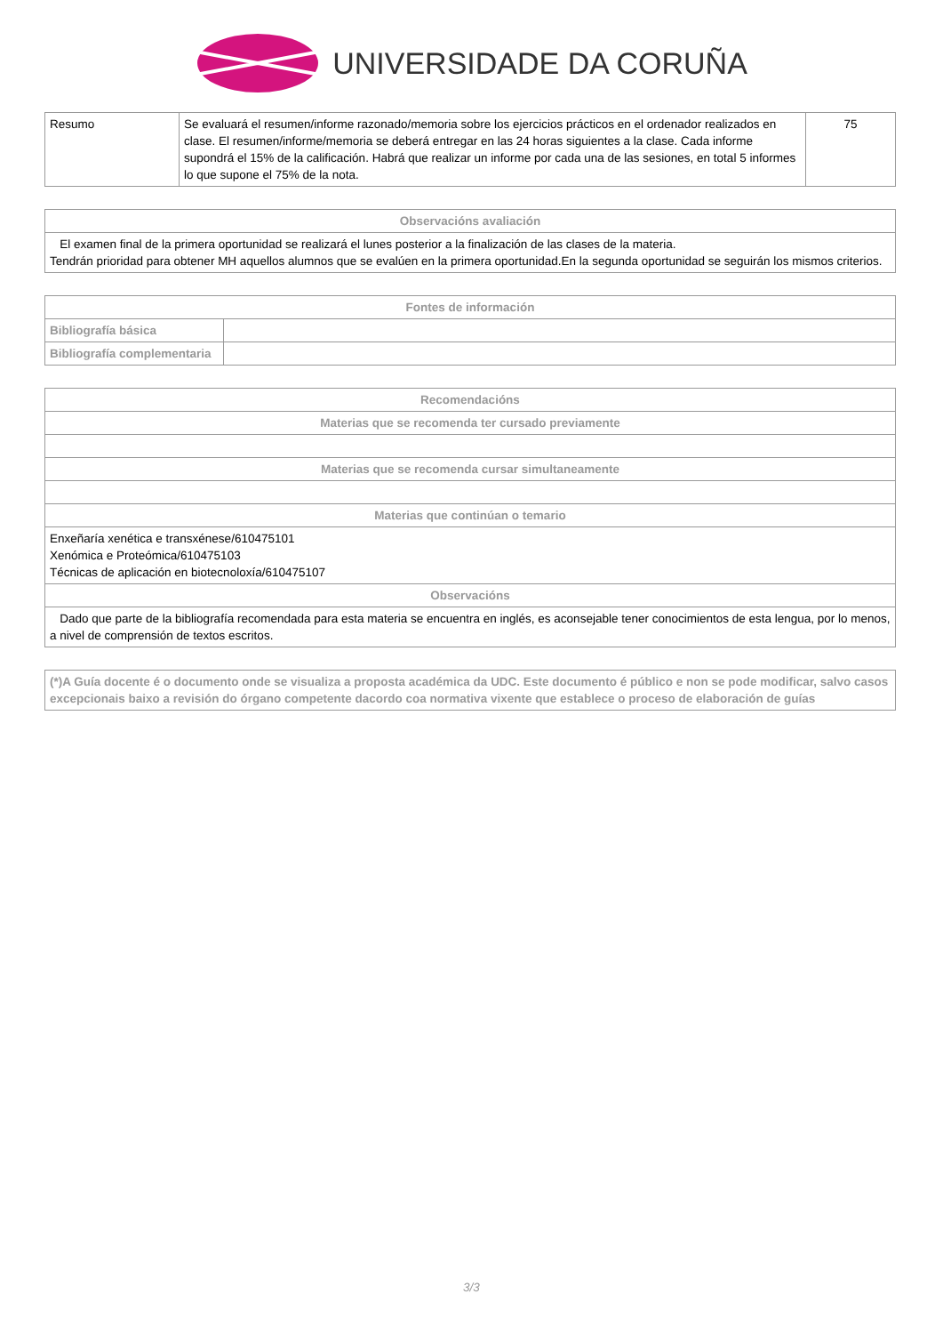UNIVERSIDADE DA CORUÑA
| Resumo | Se evaluará el resumen/informe razonado/memoria sobre los ejercicios prácticos en el ordenador realizados en clase. El resumen/informe/memoria se deberá entregar en las 24 horas siguientes a la clase. Cada informe supondrá el 15% de la calificación. Habrá que realizar un informe por cada una de las sesiones, en total 5 informes lo que supone el 75% de la nota. | 75 |
| Observacións avaliación |
| --- |
| El examen final de la primera oportunidad se realizará el lunes posterior a la finalización de las clases de la materia. Tendrán prioridad para obtener MH aquellos alumnos que se evalúen en la primera oportunidad.En la segunda oportunidad se seguirán los mismos criterios. |
| Fontes de información | |
| --- | --- |
| Bibliografía básica | |
| Bibliografía complementaria | |
| Recomendacións |
| --- |
| Materias que se recomenda ter cursado previamente |
| Materias que se recomenda cursar simultaneamente |
| Materias que continúan o temario |
| Enxeñaría xenética e transxénese/610475101 Xenómica e Proteómica/610475103 Técnicas de aplicación en biotecnoloxía/610475107 |
| Observacións |
| Dado que parte de la bibliografía recomendada para esta materia se encuentra en inglés, es aconsejable tener conocimientos de esta lengua, por lo menos, a nivel de comprensión de textos escritos. |
| (*)A Guía docente é o documento onde se visualiza a proposta académica da UDC. Este documento é público e non se pode modificar, salvo casos excepcionais baixo a revisión do órgano competente dacordo coa normativa vixente que establece o proceso de elaboración de guías |
3/3